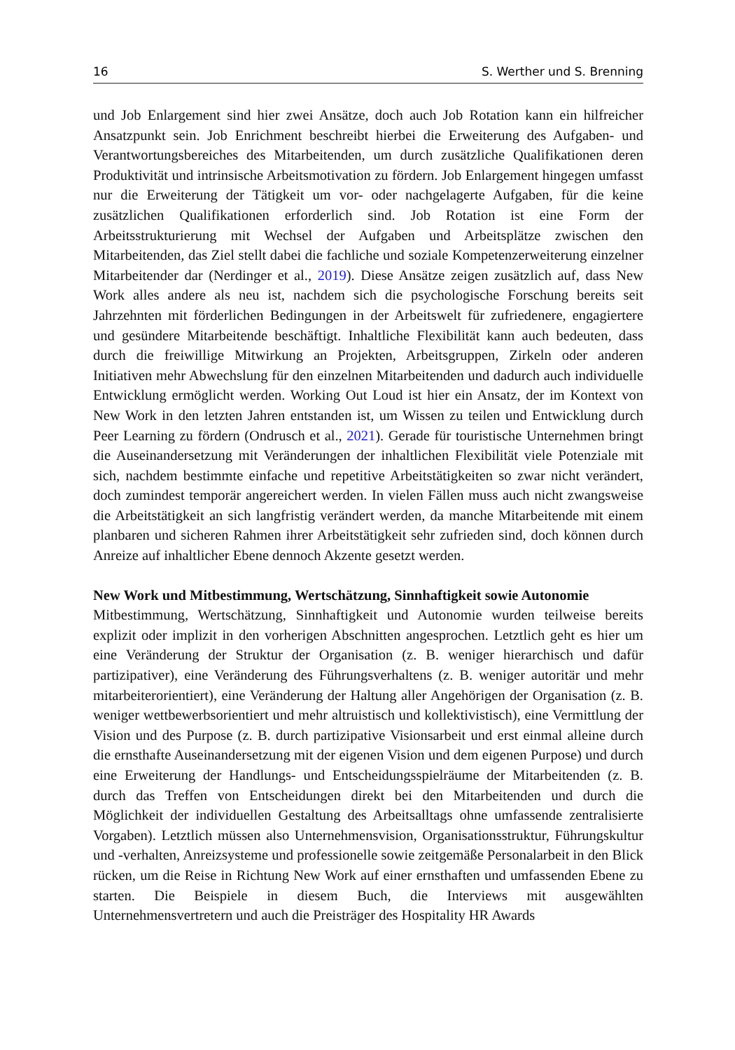16 S. Werther und S. Brenning
und Job Enlargement sind hier zwei Ansätze, doch auch Job Rotation kann ein hilfreicher Ansatzpunkt sein. Job Enrichment beschreibt hierbei die Erweiterung des Aufgaben- und Verantwortungsbereiches des Mitarbeitenden, um durch zusätzliche Qualifikationen deren Produktivität und intrinsische Arbeitsmotivation zu fördern. Job Enlargement hingegen umfasst nur die Erweiterung der Tätigkeit um vor- oder nachgelagerte Aufgaben, für die keine zusätzlichen Qualifikationen erforderlich sind. Job Rotation ist eine Form der Arbeitsstrukturierung mit Wechsel der Aufgaben und Arbeitsplätze zwischen den Mitarbeitenden, das Ziel stellt dabei die fachliche und soziale Kompetenzerweiterung einzelner Mitarbeitender dar (Nerdinger et al., 2019). Diese Ansätze zeigen zusätzlich auf, dass New Work alles andere als neu ist, nachdem sich die psychologische Forschung bereits seit Jahrzehnten mit förderlichen Bedingungen in der Arbeitswelt für zufriedenere, engagiertere und gesündere Mitarbeitende beschäftigt. Inhaltliche Flexibilität kann auch bedeuten, dass durch die freiwillige Mitwirkung an Projekten, Arbeitsgruppen, Zirkeln oder anderen Initiativen mehr Abwechslung für den einzelnen Mitarbeitenden und dadurch auch individuelle Entwicklung ermöglicht werden. Working Out Loud ist hier ein Ansatz, der im Kontext von New Work in den letzten Jahren entstanden ist, um Wissen zu teilen und Entwicklung durch Peer Learning zu fördern (Ondrusch et al., 2021). Gerade für touristische Unternehmen bringt die Auseinandersetzung mit Veränderungen der inhaltlichen Flexibilität viele Potenziale mit sich, nachdem bestimmte einfache und repetitive Arbeitstätigkeiten so zwar nicht verändert, doch zumindest temporär angereichert werden. In vielen Fällen muss auch nicht zwangsweise die Arbeitstätigkeit an sich langfristig verändert werden, da manche Mitarbeitende mit einem planbaren und sicheren Rahmen ihrer Arbeitstätigkeit sehr zufrieden sind, doch können durch Anreize auf inhaltlicher Ebene dennoch Akzente gesetzt werden.
New Work und Mitbestimmung, Wertschätzung, Sinnhaftigkeit sowie Autonomie
Mitbestimmung, Wertschätzung, Sinnhaftigkeit und Autonomie wurden teilweise bereits explizit oder implizit in den vorherigen Abschnitten angesprochen. Letztlich geht es hier um eine Veränderung der Struktur der Organisation (z. B. weniger hierarchisch und dafür partizipativer), eine Veränderung des Führungsverhaltens (z. B. weniger autoritär und mehr mitarbeiterorientiert), eine Veränderung der Haltung aller Angehörigen der Organisation (z. B. weniger wettbewerbsorientiert und mehr altruistisch und kollektivistisch), eine Vermittlung der Vision und des Purpose (z. B. durch partizipative Visionsarbeit und erst einmal alleine durch die ernsthafte Auseinandersetzung mit der eigenen Vision und dem eigenen Purpose) und durch eine Erweiterung der Handlungs- und Entscheidungsspielräume der Mitarbeitenden (z. B. durch das Treffen von Entscheidungen direkt bei den Mitarbeitenden und durch die Möglichkeit der individuellen Gestaltung des Arbeitsalltags ohne umfassende zentralisierte Vorgaben). Letztlich müssen also Unternehmensvision, Organisationsstruktur, Führungskultur und -verhalten, Anreizsysteme und professionelle sowie zeitgemäße Personalarbeit in den Blick rücken, um die Reise in Richtung New Work auf einer ernsthaften und umfassenden Ebene zu starten. Die Beispiele in diesem Buch, die Interviews mit ausgewählten Unternehmensvertretern und auch die Preisträger des Hospitality HR Awards